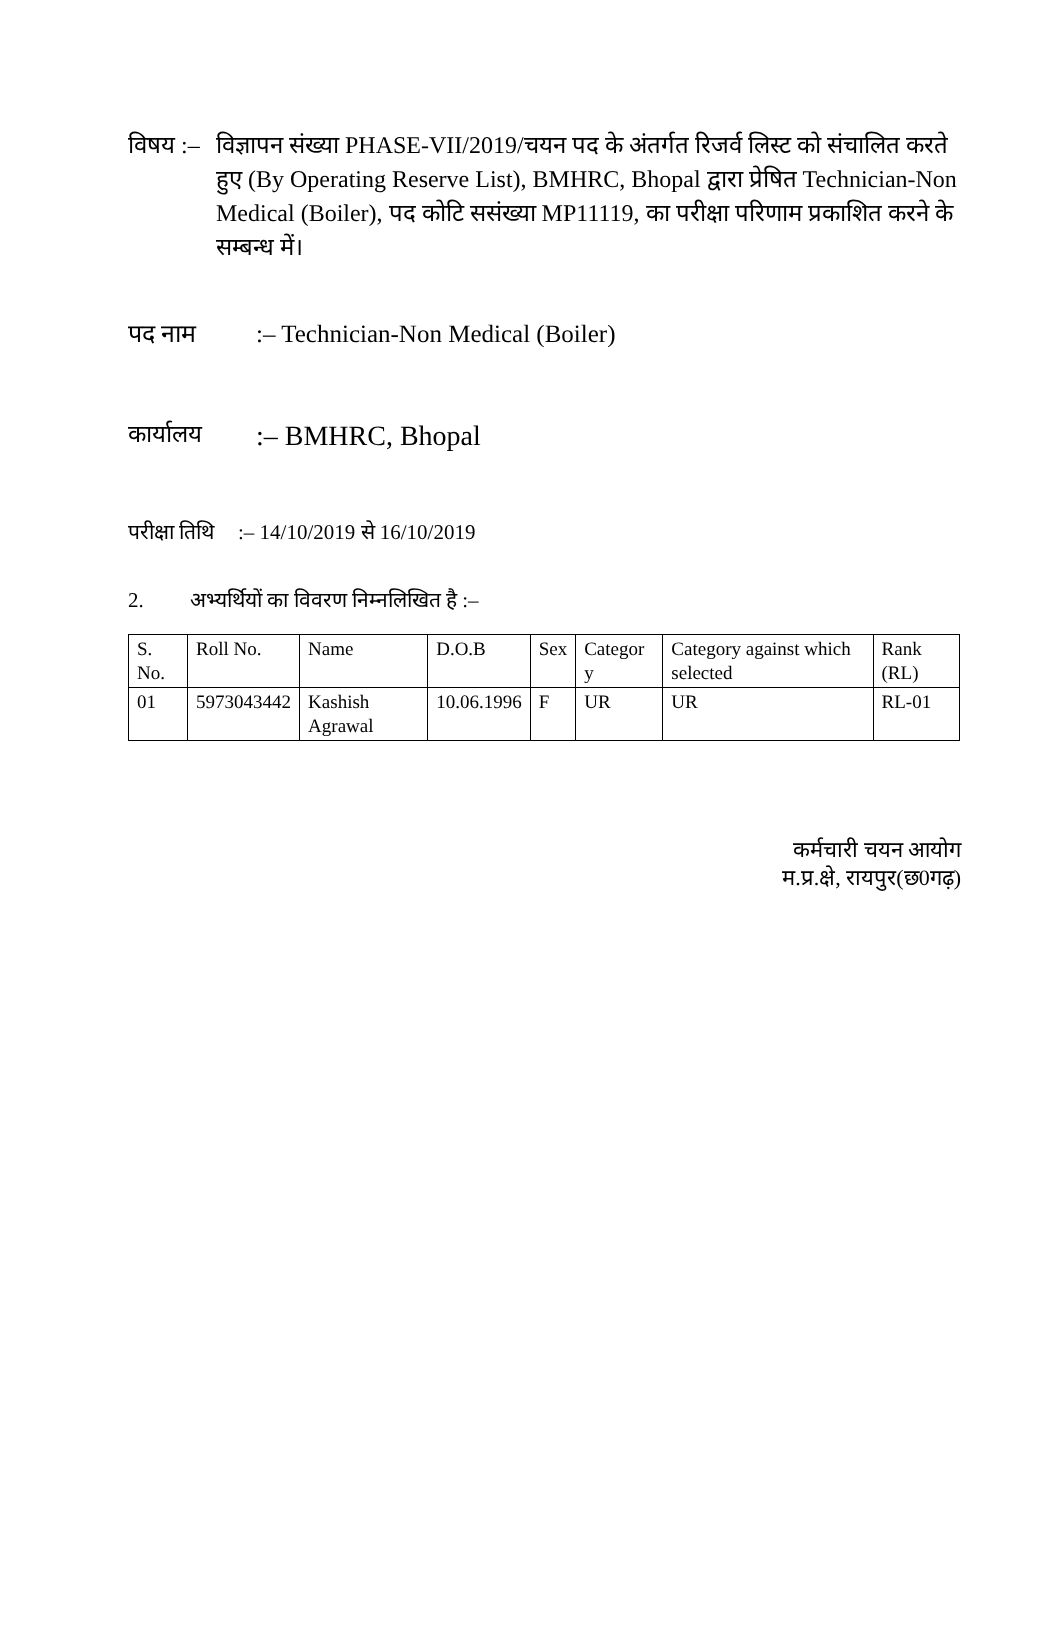विषय :–
विज्ञापन संख्या PHASE-VII/2019/चयन पद के अंतर्गत रिजर्व लिस्ट को संचालित करते हुए (By Operating Reserve List), BMHRC, Bhopal द्वारा प्रेषित Technician-Non Medical (Boiler), पद कोटि ससंख्या MP11119, का परीक्षा परिणाम प्रकाशित करने के सम्बन्ध में।
पद नाम :– Technician-Non Medical (Boiler)
कार्यालय
:– BMHRC, Bhopal
परीक्षा तिथि
:– 14/10/2019 से 16/10/2019
2. अभ्यर्थियों का विवरण निम्नलिखित है :–
| S. No. | Roll No. | Name | D.O.B | Sex | Categor y | Category against which selected | Rank (RL) |
| 01 | 5973043442 | Kashish Agrawal | 10.06.1996 | F | UR | UR | RL-01 |
कर्मचारी चयन आयोग
म.प्र.क्षे, रायपुर(छ0गढ़)